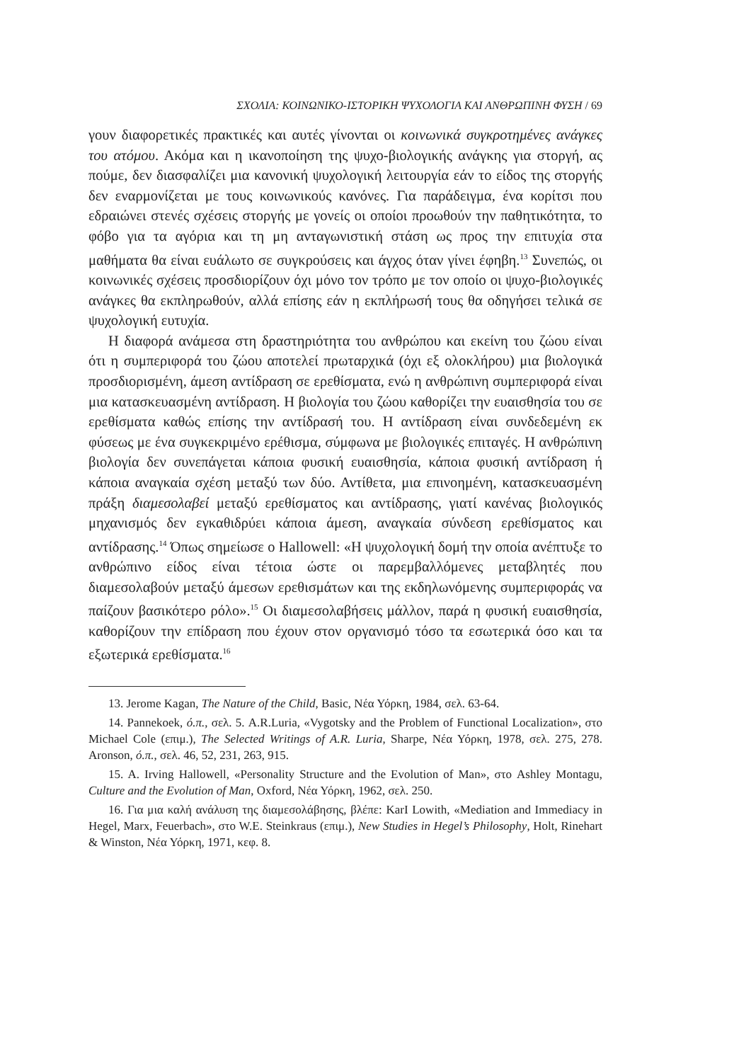ΣΧΟΛΙΑ: ΚΟΙΝΩΝΙΚΟ-ΙΣΤΟΡΙΚΗ ΨΥΧΟΛΟΓΙΑ ΚΑΙ ΑΝΘΡΩΠΙΝΗ ΦΥΣΗ / 69
γουν διαφορετικές πρακτικές και αυτές γίνονται οι κοινωνικά συγκροτημένες ανάγκες του ατόμου. Ακόμα και η ικανοποίηση της ψυχο-βιολογικής ανάγκης για στοργή, ας πούμε, δεν διασφαλίζει μια κανονική ψυχολογική λειτουργία εάν το είδος της στοργής δεν εναρμονίζεται με τους κοινωνικούς κανόνες. Για παράδειγμα, ένα κορίτσι που εδραιώνει στενές σχέσεις στοργής με γονείς οι οποίοι προωθούν την παθητικότητα, το φόβο για τα αγόρια και τη μη ανταγωνιστική στάση ως προς την επιτυχία στα μαθήματα θα είναι ευάλωτο σε συγκρούσεις και άγχος όταν γίνει έφηβη.<sup>13</sup> Συνεπώς, οι κοινωνικές σχέσεις προσδιορίζουν όχι μόνο τον τρόπο με τον οποίο οι ψυχο-βιολογικές ανάγκες θα εκπληρωθούν, αλλά επίσης εάν η εκπλήρωσή τους θα οδηγήσει τελικά σε ψυχολογική ευτυχία.
Η διαφορά ανάμεσα στη δραστηριότητα του ανθρώπου και εκείνη του ζώου είναι ότι η συμπεριφορά του ζώου αποτελεί πρωταρχικά (όχι εξ ολοκλήρου) μια βιολογικά προσδιορισμένη, άμεση αντίδραση σε ερεθίσματα, ενώ η ανθρώπινη συμπεριφορά είναι μια κατασκευασμένη αντίδραση. Η βιολογία του ζώου καθορίζει την ευαισθησία του σε ερεθίσματα καθώς επίσης την αντίδρασή του. Η αντίδραση είναι συνδεδεμένη εκ φύσεως με ένα συγκεκριμένο ερέθισμα, σύμφωνα με βιολογικές επιταγές. Η ανθρώπινη βιολογία δεν συνεπάγεται κάποια φυσική ευαισθησία, κάποια φυσική αντίδραση ή κάποια αναγκαία σχέση μεταξύ των δύο. Αντίθετα, μια επινοημένη, κατασκευασμένη πράξη διαμεσολαβεί μεταξύ ερεθίσματος και αντίδρασης, γιατί κανένας βιολογικός μηχανισμός δεν εγκαθιδρύει κάποια άμεση, αναγκαία σύνδεση ερεθίσματος και αντίδρασης.<sup>14</sup> Όπως σημείωσε ο Hallowell: «Η ψυχολογική δομή την οποία ανέπτυξε το ανθρώπινο είδος είναι τέτοια ώστε οι παρεμβαλλόμενες μεταβλητές που διαμεσολαβούν μεταξύ άμεσων ερεθισμάτων και της εκδηλωνόμενης συμπεριφοράς να παίζουν βασικότερο ρόλο».<sup>15</sup> Οι διαμεσολαβήσεις μάλλον, παρά η φυσική ευαισθησία, καθορίζουν την επίδραση που έχουν στον οργανισμό τόσο τα εσωτερικά όσο και τα εξωτερικά ερεθίσματα.<sup>16</sup>
13. Jerome Kagan, The Nature of the Child, Basic, Νέα Υόρκη, 1984, σελ. 63-64.
14. Pannekoek, ό.π., σελ. 5. A.R.Luria, «Vygotsky and the Problem of Functional Localization», στο Michael Cole (επιμ.), The Selected Writings of A.R. Luria, Sharpe, Νέα Υόρκη, 1978, σελ. 275, 278. Aronson, ό.π., σελ. 46, 52, 231, 263, 915.
15. A. Irving Hallowell, «Personality Structure and the Evolution of Man», στο Ashley Montagu, Culture and the Evolution of Man, Oxford, Νέα Υόρκη, 1962, σελ. 250.
16. Για μια καλή ανάλυση της διαμεσολάβησης, βλέπε: KarI Lowith, «Mediation and Immediacy in Hegel, Marx, Feuerbach», στο W.E. Steinkraus (επιμ.), New Studies in Hegel’s Philosophy, Holt, Rinehart & Winston, Νέα Υόρκη, 1971, κεφ. 8.